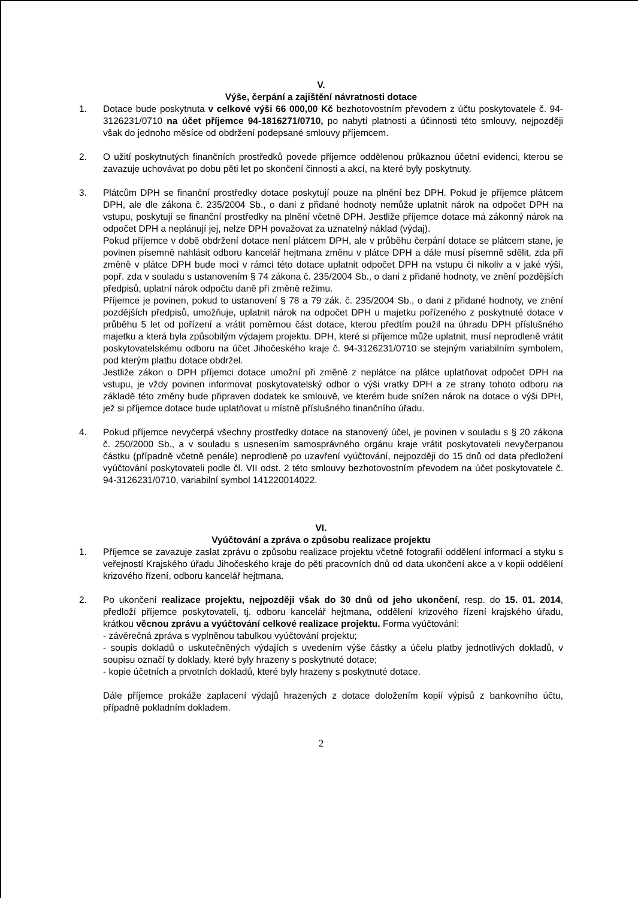V.
Výše, čerpání a zajištění návratnosti dotace
1. Dotace bude poskytnuta v celkové výši 66 000,00 Kč bezhotovostním převodem z účtu poskytovatele č. 94-3126231/0710 na účet příjemce 94-1816271/0710, po nabytí platnosti a účinnosti této smlouvy, nejpozději však do jednoho měsíce od obdržení podepsané smlouvy příjemcem.
2. O užití poskytnutých finančních prostředků povede příjemce oddělenou průkaznou účetní evidenci, kterou se zavazuje uchovávat po dobu pěti let po skončení činnosti a akcí, na které byly poskytnuty.
3. Plátcům DPH se finanční prostředky dotace poskytují pouze na plnění bez DPH. Pokud je příjemce plátcem DPH, ale dle zákona č. 235/2004 Sb., o dani z přidané hodnoty nemůže uplatnit nárok na odpočet DPH na vstupu, poskytují se finanční prostředky na plnění včetně DPH. Jestliže příjemce dotace má zákonný nárok na odpočet DPH a neplánují jej, nelze DPH považovat za uznatelný náklad (výdaj).
Pokud příjemce v době obdržení dotace není plátcem DPH, ale v průběhu čerpání dotace se plátcem stane, je povinen písemně nahlásit odboru kancelář hejtmana změnu v plátce DPH a dále musí písemně sdělit, zda při změně v plátce DPH bude moci v rámci této dotace uplatnit odpočet DPH na vstupu či nikoliv a v jaké výši, popř. zda v souladu s ustanovením § 74 zákona č. 235/2004 Sb., o dani z přidané hodnoty, ve znění pozdějších předpisů, uplatní nárok odpočtu daně při změně režimu.
Příjemce je povinen, pokud to ustanovení § 78 a 79 zák. č. 235/2004 Sb., o dani z přidané hodnoty, ve znění pozdějších předpisů, umožňuje, uplatnit nárok na odpočet DPH u majetku pořízeného z poskytnuté dotace v průběhu 5 let od pořízení a vrátit poměrnou část dotace, kterou předtím použil na úhradu DPH příslušného majetku a která byla způsobilým výdajem projektu. DPH, které si příjemce může uplatnit, musí neprodleně vrátit poskytovatelskému odboru na účet Jihočeského kraje č. 94-3126231/0710 se stejným variabilním symbolem, pod kterým platbu dotace obdržel.
Jestliže zákon o DPH příjemci dotace umožní při změně z neplátce na plátce uplatňovat odpočet DPH na vstupu, je vždy povinen informovat poskytovatelský odbor o výši vratky DPH a ze strany tohoto odboru na základě této změny bude připraven dodatek ke smlouvě, ve kterém bude snížen nárok na dotace o výši DPH, jež si příjemce dotace bude uplatňovat u místně příslušného finančního úřadu.
4. Pokud příjemce nevyčerpá všechny prostředky dotace na stanovený účel, je povinen v souladu s § 20 zákona č. 250/2000 Sb., a v souladu s usnesením samosprávného orgánu kraje vrátit poskytovateli nevyčerpanou částku (případně včetně penále) neprodleně po uzavření vyúčtování, nejpozději do 15 dnů od data předložení vyúčtování poskytovateli podle čl. VII odst. 2 této smlouvy bezhotovostním převodem na účet poskytovatele č. 94-3126231/0710, variabilní symbol 141220014022.
VI.
Vyúčtování a zpráva o způsobu realizace projektu
1. Příjemce se zavazuje zaslat zprávu o způsobu realizace projektu včetně fotografií oddělení informací a styku s veřejností Krajského úřadu Jihočeského kraje do pěti pracovních dnů od data ukončení akce a v kopii oddělení krizového řízení, odboru kancelář hejtmana.
2. Po ukončení realizace projektu, nejpozději však do 30 dnů od jeho ukončení, resp. do 15. 01. 2014, předloží příjemce poskytovateli, tj. odboru kancelář hejtmana, oddělení krizového řízení krajského úřadu, krátkou věcnou zprávu a vyúčtování celkové realizace projektu. Forma vyúčtování:
- závěrečná zpráva s vyplněnou tabulkou vyúčtování projektu;
- soupis dokladů o uskutečněných výdajích s uvedením výše částky a účelu platby jednotlivých dokladů, v soupisu označí ty doklady, které byly hrazeny s poskytnuté dotace;
- kopie účetních a prvotních dokladů, které byly hrazeny s poskytnuté dotace.
Dále příjemce prokáže zaplacení výdajů hrazených z dotace doložením kopií výpisů z bankovního účtu, případně pokladním dokladem.
2